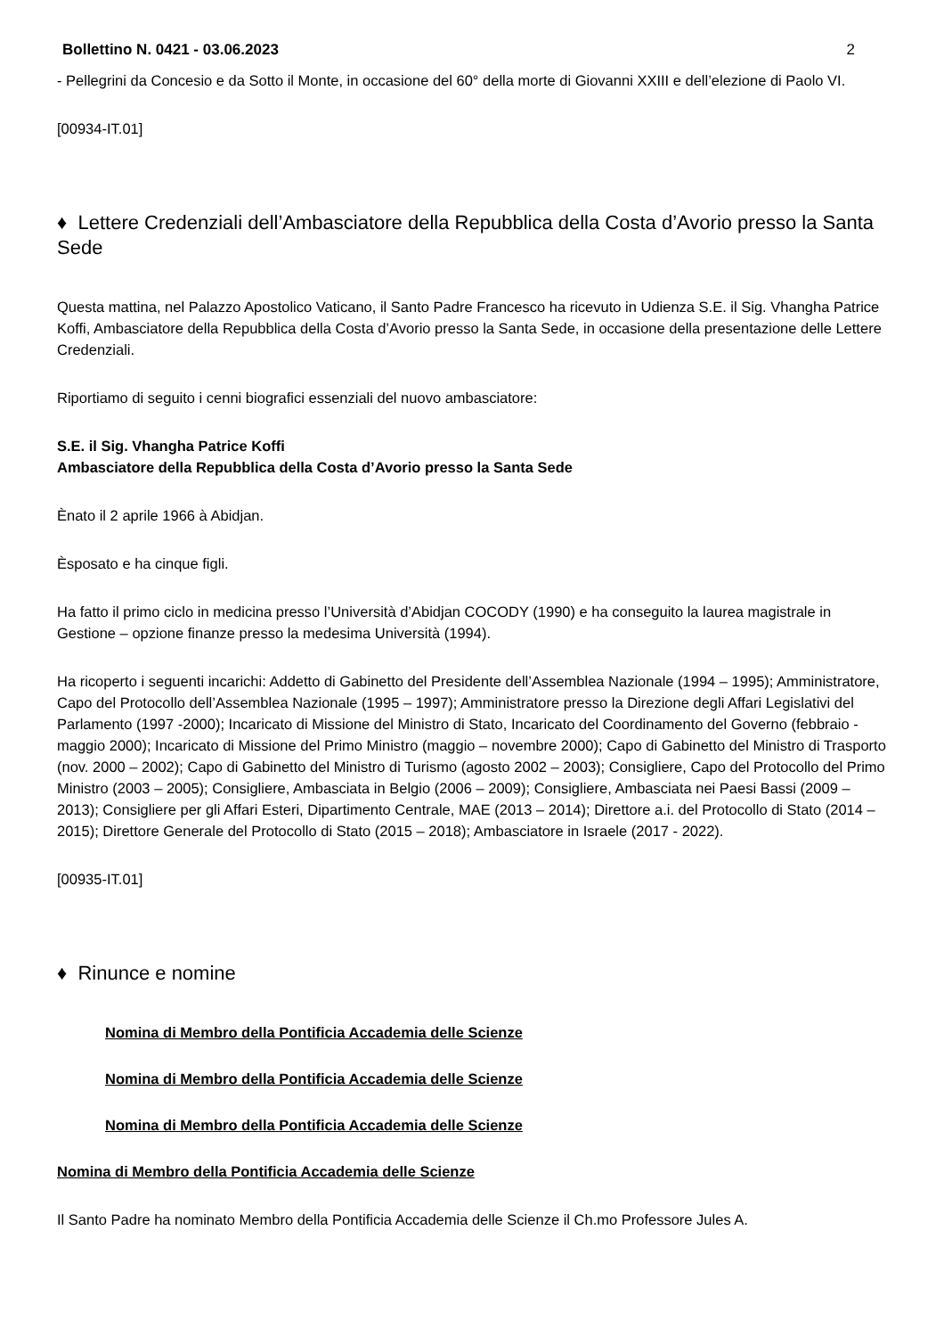Bollettino N. 0421 - 03.06.2023 2
- Pellegrini da Concesio e da Sotto il Monte, in occasione del 60° della morte di Giovanni XXIII e dell’elezione di Paolo VI.
[00934-IT.01]
♦ Lettere Credenziali dell’Ambasciatore della Repubblica della Costa d’Avorio presso la Santa Sede
Questa mattina, nel Palazzo Apostolico Vaticano, il Santo Padre Francesco ha ricevuto in Udienza S.E. il Sig. Vhangha Patrice Koffi, Ambasciatore della Repubblica della Costa d’Avorio presso la Santa Sede, in occasione della presentazione delle Lettere Credenziali.
Riportiamo di seguito i cenni biografici essenziali del nuovo ambasciatore:
S.E. il Sig. Vhangha Patrice Koffi
Ambasciatore della Repubblica della Costa d’Avorio presso la Santa Sede
Ènato il 2 aprile 1966 à Abidjan.
Èsposato e ha cinque figli.
Ha fatto il primo ciclo in medicina presso l’Università d’Abidjan COCODY (1990) e ha conseguito la laurea magistrale in Gestione – opzione finanze presso la medesima Università (1994).
Ha ricoperto i seguenti incarichi: Addetto di Gabinetto del Presidente dell’Assemblea Nazionale (1994 – 1995); Amministratore, Capo del Protocollo dell’Assemblea Nazionale (1995 – 1997); Amministratore presso la Direzione degli Affari Legislativi del Parlamento (1997 -2000); Incaricato di Missione del Ministro di Stato, Incaricato del Coordinamento del Governo (febbraio - maggio 2000); Incaricato di Missione del Primo Ministro (maggio – novembre 2000); Capo di Gabinetto del Ministro di Trasporto (nov. 2000 – 2002); Capo di Gabinetto del Ministro di Turismo (agosto 2002 – 2003); Consigliere, Capo del Protocollo del Primo Ministro (2003 – 2005); Consigliere, Ambasciata in Belgio (2006 – 2009); Consigliere, Ambasciata nei Paesi Bassi (2009 – 2013); Consigliere per gli Affari Esteri, Dipartimento Centrale, MAE (2013 – 2014); Direttore a.i. del Protocollo di Stato (2014 – 2015); Direttore Generale del Protocollo di Stato (2015 – 2018); Ambasciatore in Israele (2017 - 2022).
[00935-IT.01]
♦ Rinunce e nomine
Nomina di Membro della Pontificia Accademia delle Scienze
Nomina di Membro della Pontificia Accademia delle Scienze
Nomina di Membro della Pontificia Accademia delle Scienze
Nomina di Membro della Pontificia Accademia delle Scienze
Il Santo Padre ha nominato Membro della Pontificia Accademia delle Scienze il Ch.mo Professore Jules A.